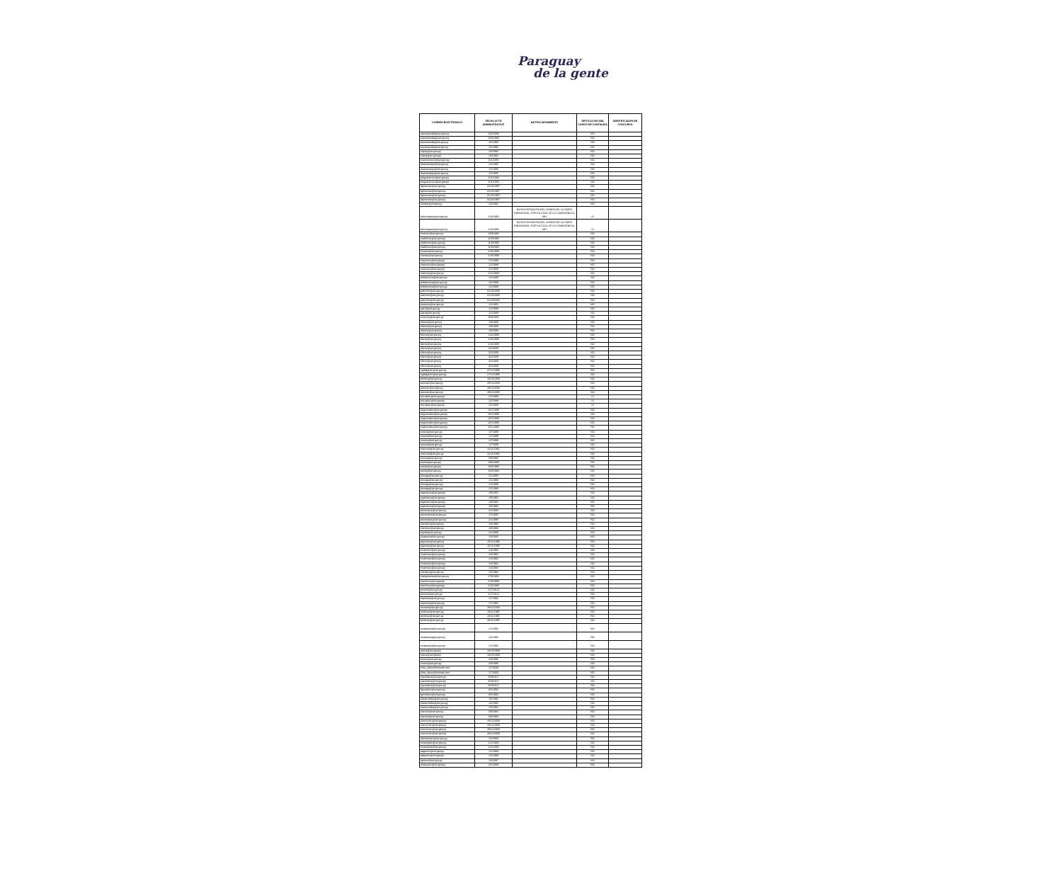Paraguay
de la gente
| CORREO ELECTRONICO | FECHA ACTO ADMINISTRATIVO | MOTIVO MOVIMIENTO | TIPIFICACION DEL CARGO DE CONFIANZA | IDENTIFICADOR DE CONCURSO |
| --- | --- | --- | --- | --- |
| carzamendia@set.gov.py | 15/3/1986 | | NO | |
| carzamendia@set.gov.py | 15/3/1986 | | NO | |
| larzamendia@set.gov.py | 1/6/1993 | | NO | |
| larzamendia@set.gov.py | 1/6/1993 | | NO | |
| mjara@set.gov.py | 1/6/1992 | | NO | |
| mjara@set.gov.py | 1/6/1992 | | NO | |
| esannemann@set.gov.py | 1/11/1991 | | NO | |
| dsamaniego@set.gov.py | 1/1/1985 | | NO | |
| dsamaniego@set.gov.py | 1/1/1985 | | NO | |
| dsamaniego@set.gov.py | 1/1/1985 | | NO | |
| pleguizamon@set.gov.py | 2/11/1984 | | NO | |
| pleguizamon@set.gov.py | 2/11/1984 | | NO | |
| dgimenez@set.gov.py | 31/10/1997 | | NO | |
| dgimenez@set.gov.py | 31/10/1997 | | NO | |
| dgimenez@set.gov.py | 31/10/1997 | | NO | |
| dgimenez@set.gov.py | 31/10/1997 | | NO | |
| sbritez@set.gov.py | 1/6/1991 | | NO | |
| fdominguez@set.gov.py | 1/10/1992 | NOTA E/GP/034703 DEL 16/08/18 DE LA ITAIPU BINACIONAL, POR LA CUAL SE LO COMISIONA AL MH | SI | |
| fdominguez@set.gov.py | 1/10/1992 | NOTA E/GP/034703 DEL 16/08/18 DE LA ITAIPU BINACIONAL, POR LA CUAL SE LO COMISIONA AL MH | SI | |
| tcolman@set.gov.py | 24/9/1991 | | NO | |
| malborno@set.gov.py | 11/8/1993 | | NO | |
| malborno@set.gov.py | 11/8/1993 | | NO | |
| malborno@set.gov.py | 11/8/1993 | | NO | |
| lumeza@set.gov.py | 1/10/1990 | | NO | |
| lumeza@set.gov.py | 1/10/1990 | | NO | |
| vcaceres@set.gov.py | 1/1/1988 | | NO | |
| vcaceres@set.gov.py | 1/1/1988 | | NO | |
| vcaceres@set.gov.py | 1/1/1988 | | NO | |
| marmoa@set.gov.py | 1/12/1993 | | NO | |
| avillanueva@set.gov.py | 1/2/1988 | | NO | |
| avillanueva@set.gov.py | 1/2/1988 | | NO | |
| avillanueva@set.gov.py | 1/2/1988 | | NO | |
| jvalinotti@set.gov.py | 31/10/2006 | | NO | |
| jvalinotti@set.gov.py | 31/10/2006 | | NO | |
| jvalinotti@set.gov.py | 31/10/2006 | | NO | |
| ebareiro@set.gov.py | 1/1/1991 | | NO | |
| sjara@set.gov.py | 1/2/1988 | | NO | |
| sjara@set.gov.py | 1/2/1988 | | NO | |
| oriveros@set.gov.py | 16/9/1987 | | NO | |
| rllanes@set.gov.py | 1/8/1986 | | NO | |
| rllanes@set.gov.py | 1/8/1986 | | NO | |
| rllanes@set.gov.py | 1/8/1986 | | NO | |
| fdenis@set.gov.py | 1/10/1990 | | NO | |
| fdenis@set.gov.py | 1/10/1990 | | NO | |
| fdenis@set.gov.py | 1/10/1990 | | NO | |
| sflorio@set.gov.py | 3/2/2009 | | NO | |
| sflorio@set.gov.py | 3/2/2009 | | NO | |
| sflorio@set.gov.py | 3/2/2009 | | NO | |
| sflorio@set.gov.py | 3/2/2009 | | NO | |
| sflorio@set.gov.py | 3/2/2009 | | NO | |
| ngallagher@set.gov.py | 27/12/1995 | | NO | |
| ngallagher@set.gov.py | 27/12/1995 | | NO | |
| ebritos@set.gov.py | 19/10/1990 | | NO | |
| aroman@set.gov.py | 29/12/2006 | | NO | |
| aroman@set.gov.py | 29/12/2006 | | NO | |
| aroman@set.gov.py | 29/12/2006 | | NO | |
| lcorvalan@set.gov.py | 2/2/1988 | | SI | |
| lcorvalan@set.gov.py | 2/2/1988 | | SI | |
| lcorvalan@set.gov.py | 2/2/1988 | | SI | |
| hegonzalez@set.gov.py | 13/1/1990 | | NO | |
| hegonzalez@set.gov.py | 13/1/1990 | | NO | |
| hegonzalez@set.gov.py | 13/1/1990 | | NO | |
| hegonzalez@set.gov.py | 13/1/1990 | | NO | |
| hegonzalez@set.gov.py | 13/1/1990 | | NO | |
| ozarza@set.gov.py | 1/7/1999 | | NO | |
| ozarza@set.gov.py | 1/7/1999 | | NO | |
| ozarza@set.gov.py | 1/7/1999 | | NO | |
| ozarza@set.gov.py | 1/7/1999 | | NO | |
| macuna@set.gov.py | 22/11/1982 | | NO | |
| macuna@set.gov.py | 22/11/1982 | | NO | |
| rusosa@set.gov.py | 6/9/1985 | | NO | |
| eavila@set.gov.py | 10/8/1993 | | NO | |
| eavila@set.gov.py | 10/8/1993 | | NO | |
| eavila@set.gov.py | 10/8/1993 | | NO | |
| dvouga@set.gov.py | 1/1/1990 | | NO | |
| dvouga@set.gov.py | 1/1/1990 | | NO | |
| dvouga@set.gov.py | 1/1/1990 | | NO | |
| dvouga@set.gov.py | 1/1/1990 | | NO | |
| egamarra@set.gov.py | 1/9/1982 | | NO | |
| egamarra@set.gov.py | 1/9/1982 | | NO | |
| egamarra@set.gov.py | 1/9/1982 | | NO | |
| egamarra@set.gov.py | 1/9/1982 | | NO | |
| aocampos@set.gov.py | 2/1/1985 | | NO | |
| aocampos@set.gov.py | 2/1/1985 | | NO | |
| aocampos@set.gov.py | 2/1/1985 | | NO | |
| cbenitez@set.gov.py | 1/8/1993 | | NO | |
| cbenitez@set.gov.py | 1/8/1993 | | NO | |
| rojeda@set.gov.py | 2/1/1986 | | NO | |
| jnoguera@set.gov.py | 1/8/1992 | | NO | |
| jogomez@set.gov.py | 25/11/1996 | | NO | |
| jogomez@set.gov.py | 25/11/1996 | | NO | |
| mramirez@set.gov.py | 1/4/1992 | | NO | |
| mramirez@set.gov.py | 1/4/1992 | | NO | |
| mramirez@set.gov.py | 1/4/1992 | | NO | |
| mramirez@set.gov.py | 1/4/1992 | | NO | |
| mramirez@set.gov.py | 1/4/1992 | | NO | |
| ovinales@set.gov.py | 1/6/1994 | | NO | |
| marigimenez@set.gov.py | 17/9/1991 | | NO | |
| tsanchez@set.gov.py | 1/10/1990 | | NO | |
| tsanchez@set.gov.py | 1/10/1990 | | NO | |
| pmorel@set.gov.py | 21/7/2014 | | NO | |
| pmorel@set.gov.py | 21/7/2014 | | NO | |
| mpereira@set.gov.py | 1/7/1992 | | NO | |
| mpereira@set.gov.py | 1/7/1992 | | NO | |
| roviedo@set.gov.py | 29/12/2000 | | NO | |
| ainsfran@set.gov.py | 23/11/1995 | | NO | |
| ainsfran@set.gov.py | 23/11/1995 | | NO | |
| ainsfran@set.gov.py | 23/11/1995 | | NO | |
| mcabrera@set.gov.py | 1/1/1992 | | NO | |
| mcabrera@set.gov.py | 1/1/1992 | | NO | |
| mcabrera@set.gov.py | 1/1/1992 | | NO | |
| rpena@set.gov.py | 19/10/1990 | | NO | |
| rpena@set.gov.py | 19/10/1990 | | NO | |
| ecano@set.gov.py | 2/3/1986 | | NO | |
| ecano@set.gov.py | 2/3/1986 | | NO | |
| krlos_akino@hotmail.com | 1/7/2009 | | NO | |
| krlos_akino@hotmail.com | 1/7/2009 | | NO | |
| cgonzalez@set.gov.py | 25/9/2017 | | NO | |
| cgonzalez@set.gov.py | 25/9/2017 | | NO | |
| cgonzalez@set.gov.py | 25/9/2017 | | NO | |
| lgonzalez@set.gov.py | 8/5/1992 | | NO | |
| lgonzalez@set.gov.py | 8/5/1992 | | NO | |
| elacarrubba@set.gov.py | 1/6/1991 | | NO | |
| elacarrubba@set.gov.py | 1/6/1991 | | NO | |
| elacarrubba@set.gov.py | 1/6/1991 | | NO | |
| hacosta@set.gov.py | 6/8/1984 | | NO | |
| hacosta@set.gov.py | 6/8/1984 | | NO | |
| ccenturion@set.gov.py | 29/12/2000 | | NO | |
| ccenturion@set.gov.py | 29/12/2000 | | NO | |
| ccenturion@set.gov.py | 29/12/2000 | | NO | |
| ccenturion@set.gov.py | 29/12/2000 | | NO | |
| nfernandez@set.gov.py | 1/3/1993 | | NO | |
| rovazquez@set.gov.py | 1/12/1991 | | NO | |
| rovazquez@set.gov.py | 1/12/1991 | | NO | |
| aaguero@set.gov.py | 1/2/1988 | | NO | |
| aaguero@set.gov.py | 1/2/1988 | | NO | |
| rgenes@set.gov.py | 1/8/1987 | | NO | |
| dvazquez@set.gov.py | 3/2/2009 | | NO | |